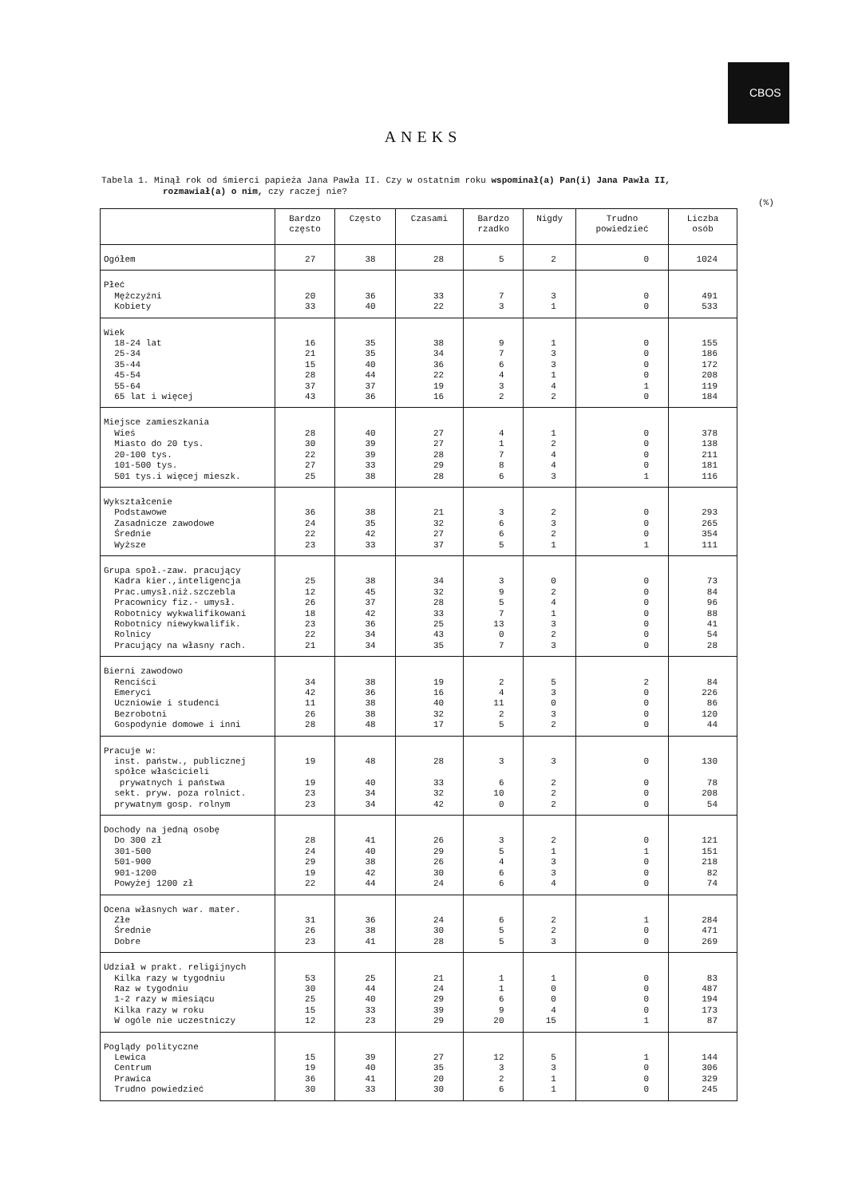CBOS
ANEKS
Tabela 1. Minął rok od śmierci papieża Jana Pawła II. Czy w ostatnim roku wspominał(a) Pan(i) Jana Pawła II,
rozmawiał(a) o nim, czy raczej nie?
(%)
| | Bardzo często | Często | Czasami | Bardzo rzadko | Nigdy | Trudno powiedzieć | Liczba osób |
| --- | --- | --- | --- | --- | --- | --- | --- |
| Ogółem | 27 | 38 | 28 | 5 | 2 | 0 | 1024 |
| Płeć Mężczyźni Kobiety | 20 33 | 36 40 | 33 22 | 7 3 | 3 1 | 0 0 | 491 533 |
| Wiek 18-24 lat 25-34 35-44 45-54 55-64 65 lat i więcej | 16 21 15 28 37 43 | 35 35 40 44 37 36 | 38 34 36 22 19 16 | 9 7 6 4 3 2 | 1 3 3 1 4 2 | 0 0 0 0 1 0 | 155 186 172 208 119 184 |
| Miejsce zamieszkania Wieś Miasto do 20 tys. 20-100 tys. 101-500 tys. 501 tys.i więcej mieszk. | 28 30 22 27 25 | 40 39 39 33 38 | 27 27 28 29 28 | 4 1 7 8 6 | 1 2 4 4 3 | 0 0 0 0 1 | 378 138 211 181 116 |
| Wykształcenie Podstawowe Zasadnicze zawodowe Średnie Wyższe | 36 24 22 23 | 38 35 42 33 | 21 32 27 37 | 3 6 6 5 | 2 3 2 1 | 0 0 0 1 | 293 265 354 111 |
| Grupa społ.-zaw. pracujący Kadra kier.,inteligencja Prac.umysł.niż.szczebla Pracownicy fiz.- umysł. Robotnicy wykwalifikowani Robotnicy niewykwalifik. Rolnicy Pracujący na własny rach. | 25 12 26 18 23 22 21 | 38 45 37 42 36 34 34 | 34 32 28 33 25 43 35 | 3 9 5 7 13 0 7 | 0 2 4 1 3 2 3 | 0 0 0 0 0 0 0 | 73 84 96 88 41 54 28 |
| Bierni zawodowo Renciści Emeryci Uczniowie i studenci Bezrobotni Gospodynie domowe i inni | 34 42 11 26 28 | 38 36 38 38 48 | 19 16 40 32 17 | 2 4 11 2 5 | 5 3 0 3 2 | 2 0 0 0 0 | 84 226 86 120 44 |
| Pracuje w: inst. państw., publicznej spółce właścicieli prywatnych i państwa sekt. pryw. poza rolnict. prywatnym gosp. rolnym | 19 19 23 23 | 48 40 34 34 | 28 33 32 42 | 3 6 10 0 | 3 2 2 2 | 0 0 0 0 | 130 78 208 54 |
| Dochody na jedną osobę Do 300 zł 301-500 501-900 901-1200 Powyżej 1200 zł | 28 24 29 19 22 | 41 40 38 42 44 | 26 29 26 30 24 | 3 5 4 6 6 | 2 1 3 3 4 | 0 1 0 0 0 | 121 151 218 82 74 |
| Ocena własnych war. mater. Złe Średnie Dobre | 31 26 23 | 36 38 41 | 24 30 28 | 6 5 5 | 2 2 3 | 1 0 0 | 284 471 269 |
| Udział w prakt. religijnych Kilka razy w tygodniu Raz w tygodniu 1-2 razy w miesiącu Kilka razy w roku W ogóle nie uczestniczy | 53 30 25 15 12 | 25 44 40 33 23 | 21 24 29 39 29 | 1 1 6 9 20 | 1 0 0 4 15 | 0 0 0 0 1 | 83 487 194 173 87 |
| Poglądy polityczne Lewica Centrum Prawica Trudno powiedzieć | 15 19 36 30 | 39 40 41 33 | 27 35 20 30 | 12 3 2 6 | 5 3 1 1 | 1 0 0 0 | 144 306 329 245 |